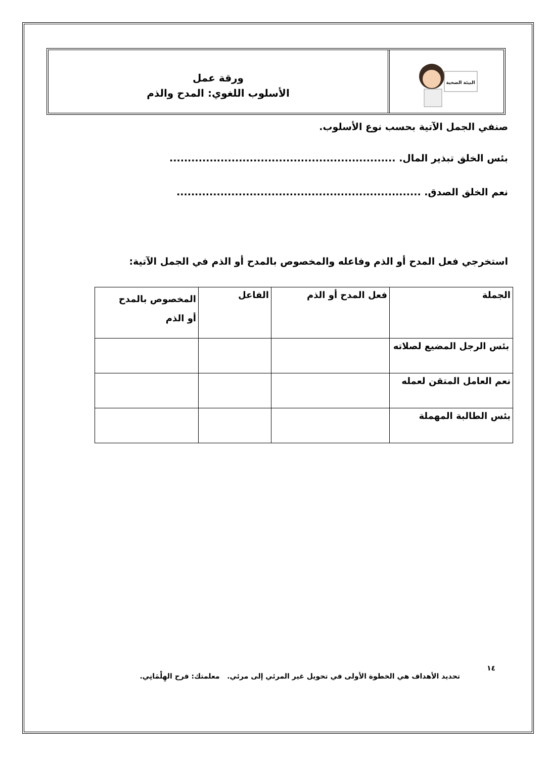البيئة الصحية
ورقة عمل
الأسلوب اللغوي: المدح والذم
صنفي الجمل الآتية بحسب نوع الأسلوب.
بئس الخلق تبذير المال. ..............................................................
نعم الخلق الصدق. ...................................................................
استخرجي فعل المدح أو الذم وفاعله والمخصوص بالمدح أو الذم في الجمل الآتية:
| الجملة | فعل المدح أو الذم | الفاعل | المخصوص بالمدح أو الذم |
| بئس الرجل المضيع لصلاته | | | |
| نعم العامل المتقن لعمله | | | |
| بئس الطالبة المهملة | | | |
١٤
تحديد الأهداف هي الخطوة الأولى في تحويل غير المرئي إلى مرئي. معلمتك: فرح الهِلْمَانِي.